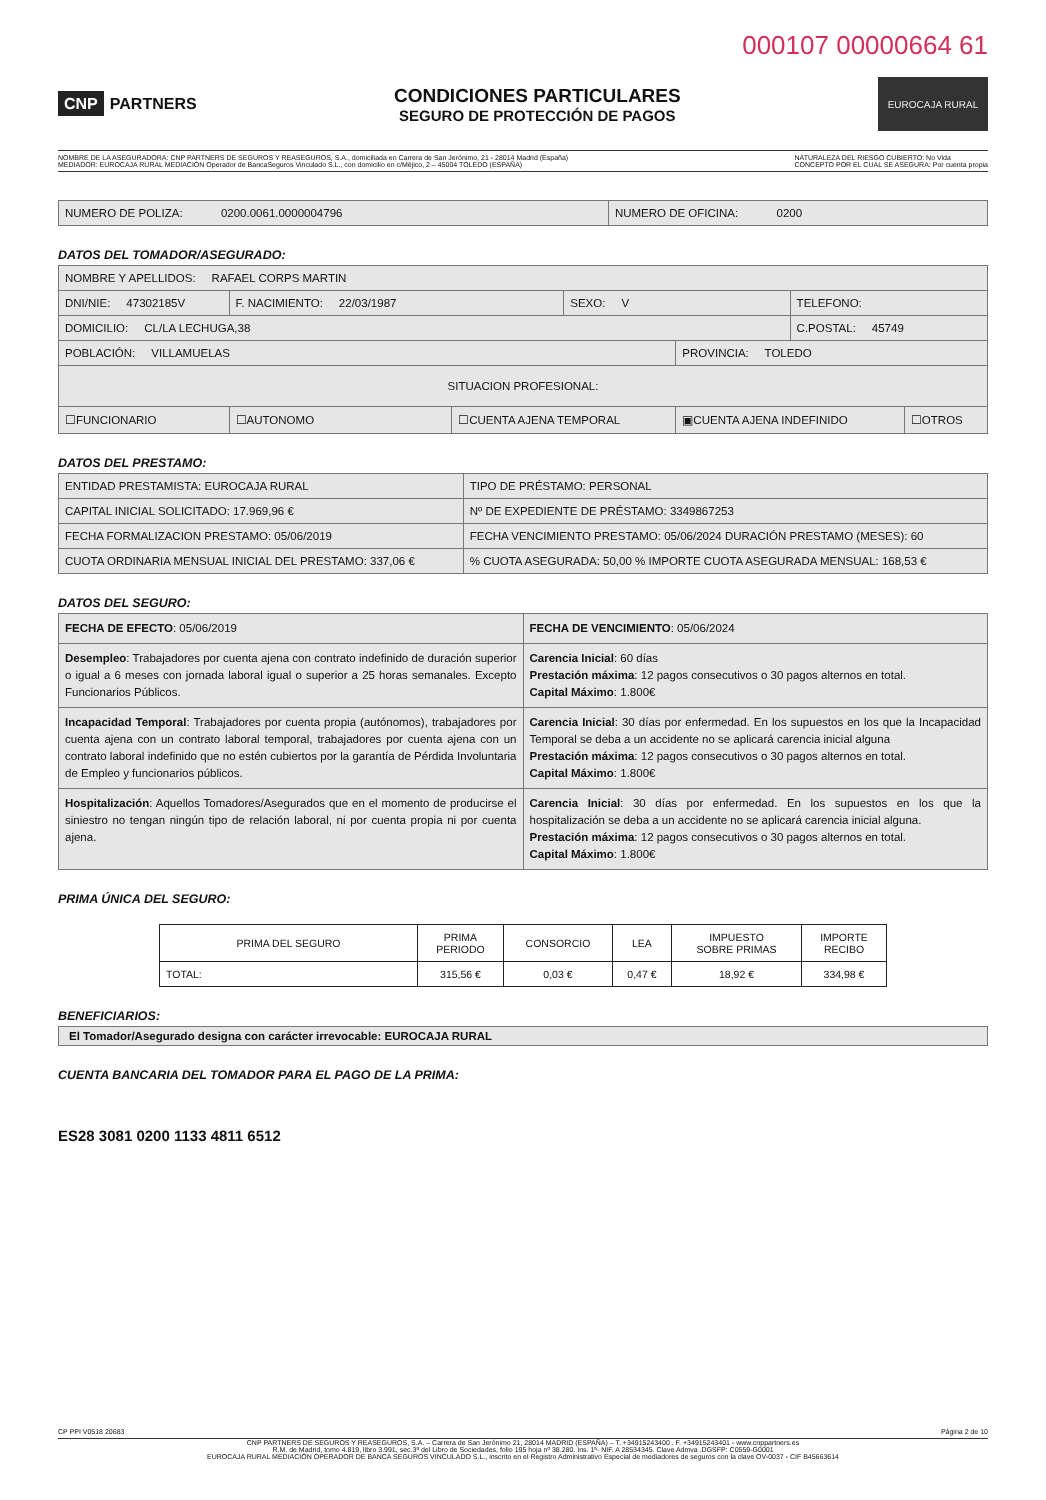000107 00000664 61
CNP PARTNERS
CONDICIONES PARTICULARES
SEGURO DE PROTECCIÓN DE PAGOS
EUROCAJA RURAL
NOMBRE DE LA ASEGURADORA: CNP PARTNERS DE SEGUROS Y REASEGUROS, S.A., domiciliada en Carrera de San Jerónimo, 21 - 28014 Madrid (España)
MEDIADOR: EUROCAJA RURAL MEDIACIÓN Operador de BancaSeguros Vinculado S.L., con domicilio en c/Méjico, 2 – 45004 TOLEDO (ESPAÑA)
NATURALEZA DEL RIESGO CUBIERTO: No Vida
CONCEPTO POR EL CUAL SE ASEGURA: Por cuenta propia
| NUMERO DE POLIZA: 0200.0061.0000004796 | NUMERO DE OFICINA: 0200 |
DATOS DEL TOMADOR/ASEGURADO:
| NOMBRE Y APELLIDOS: RAFAEL CORPS MARTIN | | | | | | |
| DNI/NIE: 47302185V | F. NACIMIENTO: 22/03/1987 | | SEXO: V | | TELEFONO: | |
| DOMICILIO: CL/LA LECHUGA,38 | | | | | C.POSTAL: 45749 | |
| POBLACIÓN: VILLAMUELAS | | | | PROVINCIA: TOLEDO | | |
| SITUACION PROFESIONAL: | | | | | | |
| ☐FUNCIONARIO | ☐AUTONOMO | ☐CUENTA AJENA TEMPORAL | | ▣CUENTA AJENA INDEFINIDO | | ☐OTROS |
DATOS DEL PRESTAMO:
| ENTIDAD PRESTAMISTA: EUROCAJA RURAL | TIPO DE PRÉSTAMO: PERSONAL |
| CAPITAL INICIAL SOLICITADO: 17.969,96 € | Nº DE EXPEDIENTE DE PRÉSTAMO: 3349867253 |
| FECHA FORMALIZACION PRESTAMO: 05/06/2019 | FECHA VENCIMIENTO PRESTAMO: 05/06/2024 DURACIÓN PRESTAMO (MESES): 60 |
| CUOTA ORDINARIA MENSUAL INICIAL DEL PRESTAMO: 337,06 € | % CUOTA ASEGURADA: 50,00 % IMPORTE CUOTA ASEGURADA MENSUAL: 168,53 € |
DATOS DEL SEGURO:
| FECHA DE EFECTO : 05/06/2019 | FECHA DE VENCIMIENTO : 05/06/2024 |
| Desempleo : Trabajadores por cuenta ajena con contrato indefinido de duración superior o igual a 6 meses con jornada laboral igual o superior a 25 horas semanales. Excepto Funcionarios Públicos. | Carencia Inicial : 60 días Prestación máxima : 12 pagos consecutivos o 30 pagos alternos en total. Capital Máximo : 1.800€ |
| Incapacidad Temporal : Trabajadores por cuenta propia (autónomos), trabajadores por cuenta ajena con un contrato laboral temporal, trabajadores por cuenta ajena con un contrato laboral indefinido que no estén cubiertos por la garantía de Pérdida Involuntaria de Empleo y funcionarios públicos. | Carencia Inicial : 30 días por enfermedad. En los supuestos en los que la Incapacidad Temporal se deba a un accidente no se aplicará carencia inicial alguna Prestación máxima : 12 pagos consecutivos o 30 pagos alternos en total. Capital Máximo : 1.800€ |
| Hospitalización : Aquellos Tomadores/Asegurados que en el momento de producirse el siniestro no tengan ningún tipo de relación laboral, ni por cuenta propia ni por cuenta ajena. | Carencia Inicial : 30 días por enfermedad. En los supuestos en los que la hospitalización se deba a un accidente no se aplicará carencia inicial alguna. Prestación máxima : 12 pagos consecutivos o 30 pagos alternos en total. Capital Máximo : 1.800€ |
PRIMA ÚNICA DEL SEGURO:
| PRIMA DEL SEGURO | PRIMA PERIODO | CONSORCIO | LEA | IMPUESTO SOBRE PRIMAS | IMPORTE RECIBO |
| --- | --- | --- | --- | --- | --- |
| TOTAL: | 315,56 € | 0,03 € | 0,47 € | 18,92 € | 334,98 € |
BENEFICIARIOS:
| El Tomador/Asegurado designa con carácter irrevocable: EUROCAJA RURAL |
CUENTA BANCARIA DEL TOMADOR PARA EL PAGO DE LA PRIMA:
ES28 3081 0200 1133 4811 6512
CP PPI V0518 20683 Página 2 de 10
CNP PARTNERS DE SEGUROS Y REASEGUROS, S.A. – Carrera de San Jerónimo 21, 28014 MADRID (ESPAÑA) – T. +34915243400 . F. +34915243401 - www.cnppartners.es
R.M. de Madrid, tomo 4.819, libro 3.991, sec.3ª del Libro de Sociedades, folio 195 hoja nº 38.280. Ins. 1ª- NIF. A 28534345. Clave Admva .DGSFP: C0559-G0001
EUROCAJA RURAL MEDIACIÓN OPERADOR DE BANCA SEGUROS VINCULADO S.L., inscrito en el Registro Administrativo Especial de mediadores de seguros con la clave OV-0037 - CIF B45663614